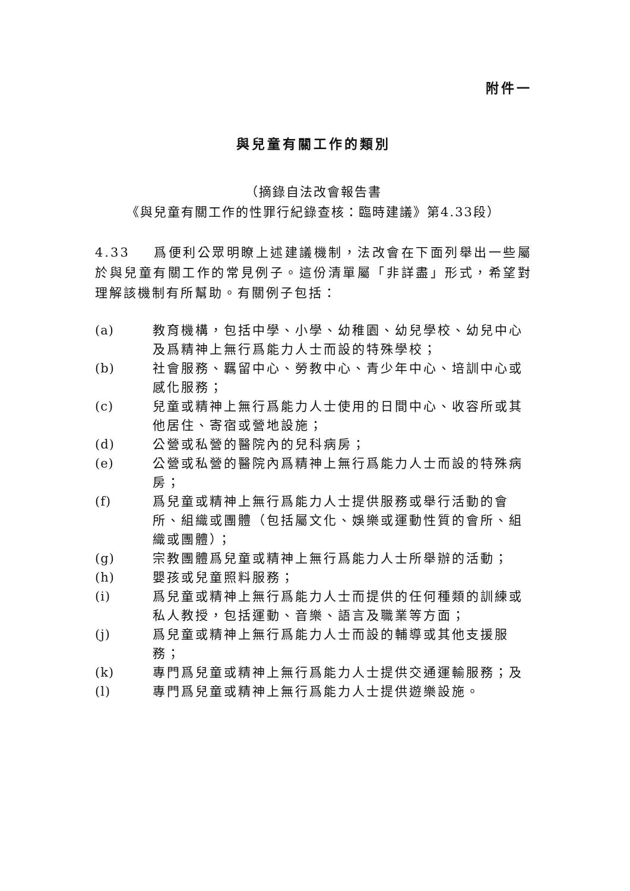附件一
與兒童有關工作的類別
（摘錄自法改會報告書
《與兒童有關工作的性罪行紀錄查核：臨時建議》第4.33段）
4.33 爲便利公眾明瞭上述建議機制，法改會在下面列舉出一些屬於與兒童有關工作的常見例子。這份清單屬「非詳盡」形式，希望對理解該機制有所幫助。有關例子包括：
(a) 教育機構，包括中學、小學、幼稚園、幼兒學校、幼兒中心及爲精神上無行爲能力人士而設的特殊學校；
(b) 社會服務、羈留中心、勞教中心、青少年中心、培訓中心或感化服務；
(c) 兒童或精神上無行爲能力人士使用的日間中心、收容所或其他居住、寄宿或營地設施；
(d) 公營或私營的醫院內的兒科病房；
(e) 公營或私營的醫院內爲精神上無行爲能力人士而設的特殊病房；
(f) 爲兒童或精神上無行爲能力人士提供服務或舉行活動的會所、組織或團體（包括屬文化、娛樂或運動性質的會所、組織或團體）；
(g) 宗教團體爲兒童或精神上無行爲能力人士所舉辦的活動；
(h) 嬰孩或兒童照料服務；
(i) 爲兒童或精神上無行爲能力人士而提供的任何種類的訓練或私人教授，包括運動、音樂、語言及職業等方面；
(j) 爲兒童或精神上無行爲能力人士而設的輔導或其他支援服務；
(k) 專門爲兒童或精神上無行爲能力人士提供交通運輸服務；及
(l) 專門爲兒童或精神上無行爲能力人士提供遊樂設施。